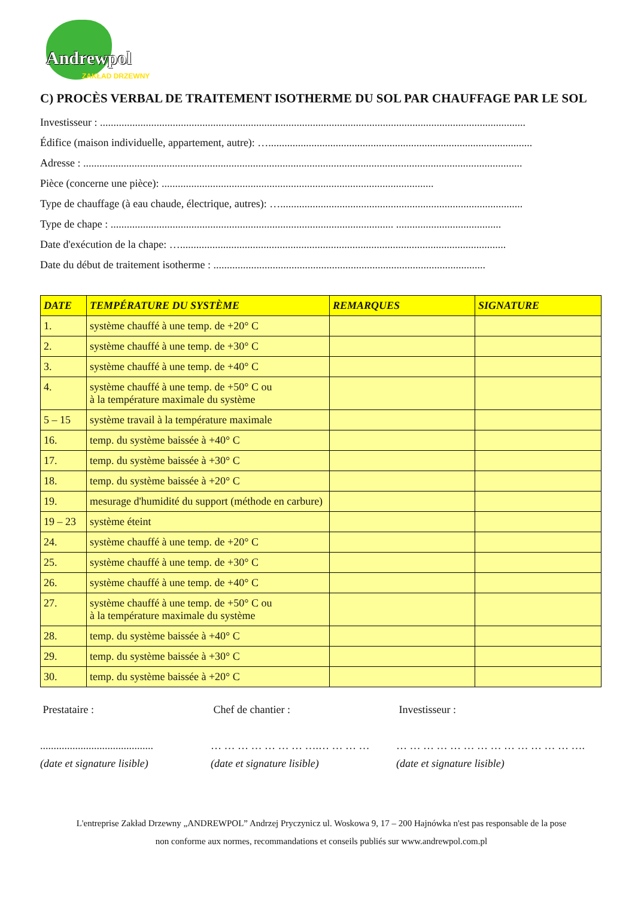Andrewpol
ZAKŁAD DRZEWNY
C) PROCÈS VERBAL DE TRAITEMENT ISOTHERME DU SOL PAR CHAUFFAGE PAR LE SOL
Investisseur : ..............................................................................................................................................................
Édifice (maison individuelle, appartement, autre): …..................................................................................................
Adresse : ...................................................................................................................................................................
Pièce (concerne une pièce): .....................................................................................................
Type de chauffage (à eau chaude, électrique, autres): …..........................................................................................
Type de chape : ......................................................................................................... .......................................
Date d'exécution de la chape: ….........................................................................................................................
Date du début de traitement isotherme : .....................................................................................................
| DATE | TEMPÉRATURE DU SYSTÈME | REMARQUES | SIGNATURE |
| --- | --- | --- | --- |
| 1. | système chauffé à une temp. de +20° C | | |
| 2. | système chauffé à une temp. de +30° C | | |
| 3. | système chauffé à une temp. de +40° C | | |
| 4. | système chauffé à une temp. de +50° C ou à la température maximale du système | | |
| 5 – 15 | système travail à la température maximale | | |
| 16. | temp. du système baissée à +40° C | | |
| 17. | temp. du système baissée à +30° C | | |
| 18. | temp. du système baissée à +20° C | | |
| 19. | mesurage d'humidité du support (méthode en carbure) | | |
| 19 – 23 | système éteint | | |
| 24. | système chauffé à une temp. de +20° C | | |
| 25. | système chauffé à une temp. de +30° C | | |
| 26. | système chauffé à une temp. de +40° C | | |
| 27. | système chauffé à une temp. de +50° C ou à la température maximale du système | | |
| 28. | temp. du système baissée à +40° C | | |
| 29. | temp. du système baissée à +30° C | | |
| 30. | temp. du système baissée à +20° C | | |
Prestataire :
..........................................
(date et signature lisible)
Chef de chantier :
… … … … … … … ….… … … …
(date et signature lisible)
Investisseur :
… … … … … … … … … … … … … ….
(date et signature lisible)
L'entreprise Zakład Drzewny „ANDREWPOL” Andrzej Pryczynicz ul. Woskowa 9, 17 – 200 Hajnówka n'est pas responsable de la pose
non conforme aux normes, recommandations et conseils publiés sur www.andrewpol.com.pl